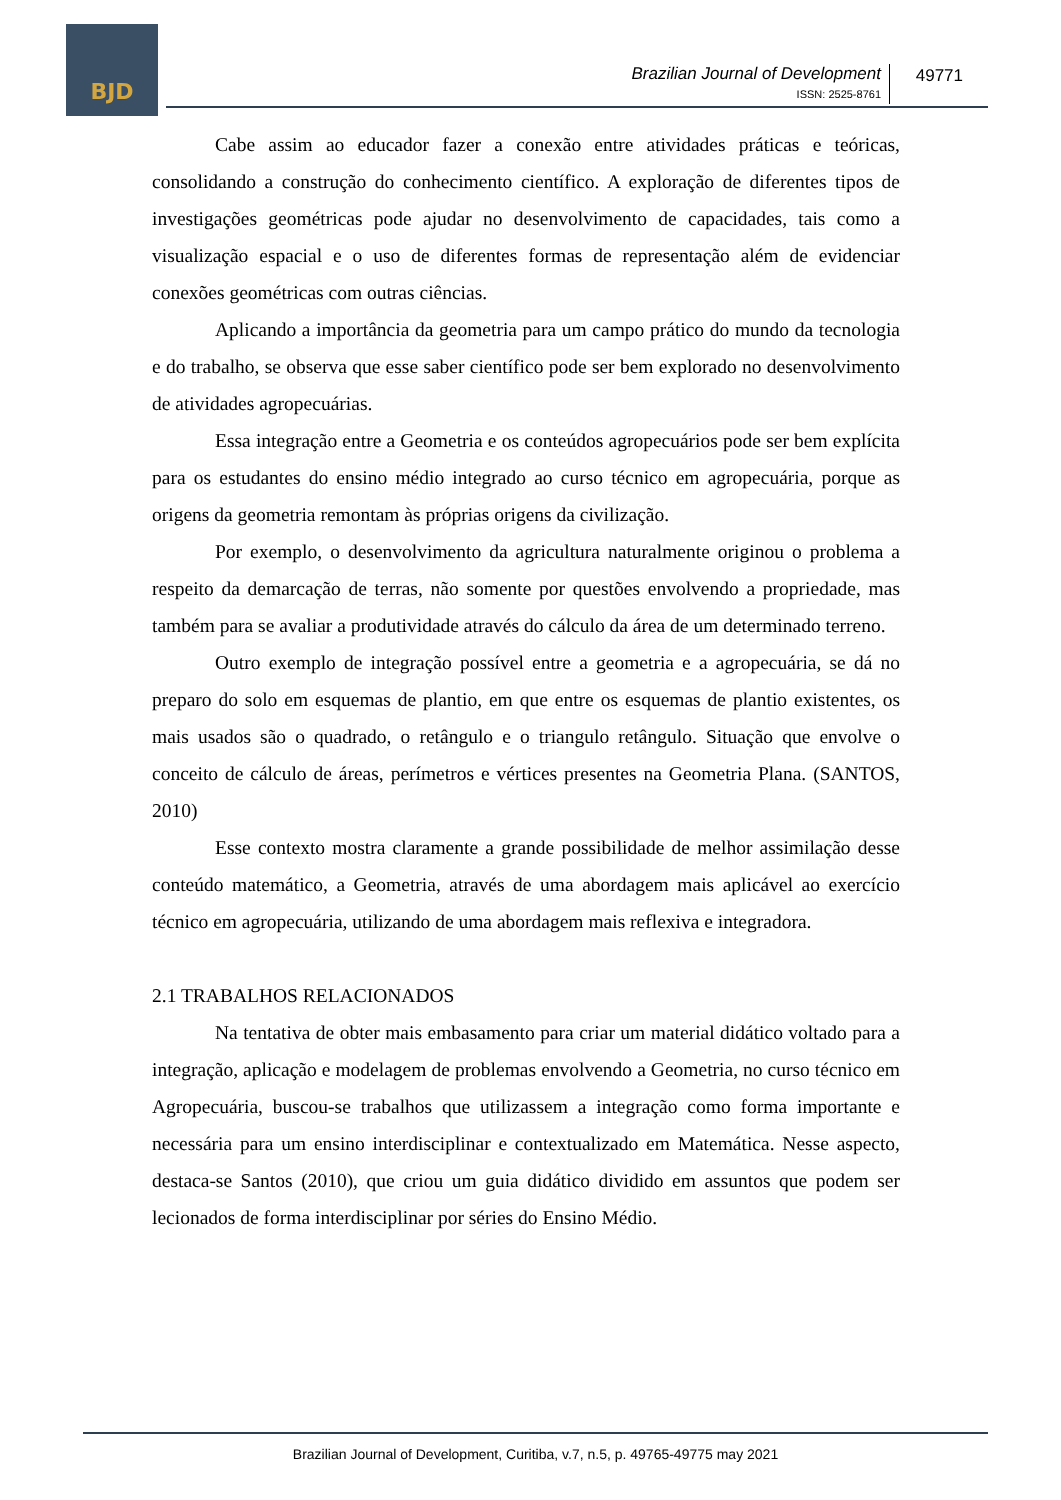BJD
Brazilian Journal of Development
ISSN: 2525-8761
49771
Cabe assim ao educador fazer a conexão entre atividades práticas e teóricas, consolidando a construção do conhecimento científico. A exploração de diferentes tipos de investigações geométricas pode ajudar no desenvolvimento de capacidades, tais como a visualização espacial e o uso de diferentes formas de representação além de evidenciar conexões geométricas com outras ciências.
Aplicando a importância da geometria para um campo prático do mundo da tecnologia e do trabalho, se observa que esse saber científico pode ser bem explorado no desenvolvimento de atividades agropecuárias.
Essa integração entre a Geometria e os conteúdos agropecuários pode ser bem explícita para os estudantes do ensino médio integrado ao curso técnico em agropecuária, porque as origens da geometria remontam às próprias origens da civilização.
Por exemplo, o desenvolvimento da agricultura naturalmente originou o problema a respeito da demarcação de terras, não somente por questões envolvendo a propriedade, mas também para se avaliar a produtividade através do cálculo da área de um determinado terreno.
Outro exemplo de integração possível entre a geometria e a agropecuária, se dá no preparo do solo em esquemas de plantio, em que entre os esquemas de plantio existentes, os mais usados são o quadrado, o retângulo e o triangulo retângulo. Situação que envolve o conceito de cálculo de áreas, perímetros e vértices presentes na Geometria Plana. (SANTOS, 2010)
Esse contexto mostra claramente a grande possibilidade de melhor assimilação desse conteúdo matemático, a Geometria, através de uma abordagem mais aplicável ao exercício técnico em agropecuária, utilizando de uma abordagem mais reflexiva e integradora.
2.1 TRABALHOS RELACIONADOS
Na tentativa de obter mais embasamento para criar um material didático voltado para a integração, aplicação e modelagem de problemas envolvendo a Geometria, no curso técnico em Agropecuária, buscou-se trabalhos que utilizassem a integração como forma importante e necessária para um ensino interdisciplinar e contextualizado em Matemática. Nesse aspecto, destaca-se Santos (2010), que criou um guia didático dividido em assuntos que podem ser lecionados de forma interdisciplinar por séries do Ensino Médio.
Brazilian Journal of Development, Curitiba, v.7, n.5, p. 49765-49775 may 2021